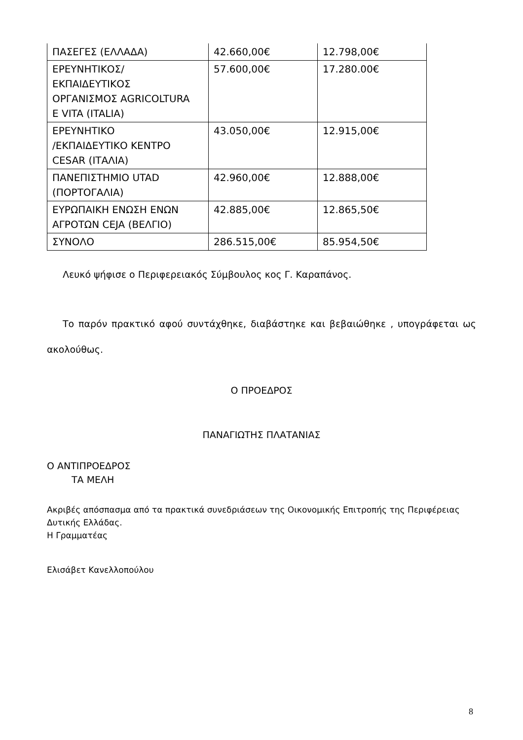| ΠΑΣΕΓΕΣ (ΕΛΛΑΔΑ) | 42.660,00€ | 12.798,00€ |
| ΕΡΕΥΝΗΤΙΚΟΣ/ ΕΚΠΑΙΔΕΥΤΙΚΟΣ ΟΡΓΑΝΙΣΜΟΣ AGRICOLTURA E VITA (ITALIA) | 57.600,00€ | 17.280.00€ |
| ΕΡΕΥΝΗΤΙΚΟ /ΕΚΠΑΙΔΕΥΤΙΚΟ ΚΕΝΤΡΟ CESAR (ΙΤΑΛΙΑ) | 43.050,00€ | 12.915,00€ |
| ΠΑΝΕΠΙΣΤΗΜΙΟ UTAD (ΠΟΡΤΟΓΑΛΙΑ) | 42.960,00€ | 12.888,00€ |
| ΕΥΡΩΠΑΙΚΗ ΕΝΩΣΗ ΕΝΩΝ ΑΓΡΟΤΩΝ CEJA (ΒΕΛΓΙΟ) | 42.885,00€ | 12.865,50€ |
| ΣΥΝΟΛΟ | 286.515,00€ | 85.954,50€ |
Λευκό ψήφισε ο Περιφερειακός Σύμβουλος κος Γ. Καραπάνος.
Το παρόν πρακτικό αφού συντάχθηκε, διαβάστηκε και βεβαιώθηκε , υπογράφεται ως ακολούθως.
Ο ΠΡΟΕΔΡΟΣ
ΠΑΝΑΓΙΩΤΗΣ ΠΛΑΤΑΝΙΑΣ
Ο ΑΝΤΙΠΡΟΕΔΡΟΣ
ΤΑ ΜΕΛΗ
Ακριβές απόσπασμα από τα πρακτικά συνεδριάσεων της Οικονομικής Επιτροπής της Περιφέρειας Δυτικής Ελλάδας.
Η Γραμματέας
Ελισάβετ Κανελλοπούλου
8